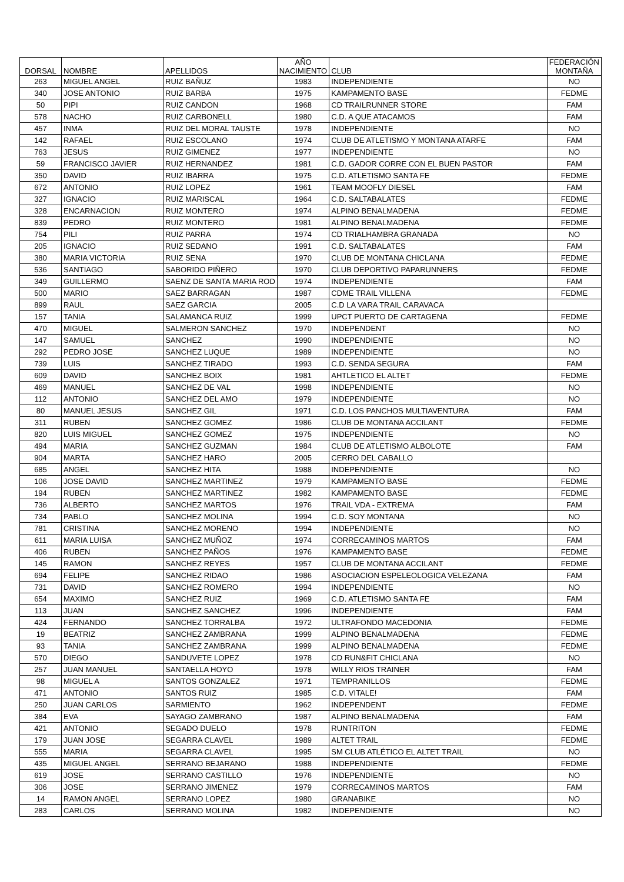| DORSAL | NOMBRE | APELLIDOS | AÑO NACIMIENTO | CLUB | FEDERACIÓN MONTAÑA |
| --- | --- | --- | --- | --- | --- |
| 263 | MIGUEL ANGEL | RUIZ BAÑUZ | 1983 | INDEPENDIENTE | NO |
| 340 | JOSE ANTONIO | RUIZ BARBA | 1975 | KAMPAMENTO BASE | FEDME |
| 50 | PIPI | RUIZ CANDON | 1968 | CD TRAILRUNNER STORE | FAM |
| 578 | NACHO | RUIZ CARBONELL | 1980 | C.D. A QUE ATACAMOS | FAM |
| 457 | INMA | RUIZ DEL MORAL TAUSTE | 1978 | INDEPENDIENTE | NO |
| 142 | RAFAEL | RUIZ ESCOLANO | 1974 | CLUB DE ATLETISMO Y MONTANA ATARFE | FAM |
| 763 | JESUS | RUIZ GIMENEZ | 1977 | INDEPENDIENTE | NO |
| 59 | FRANCISCO JAVIER | RUIZ HERNANDEZ | 1981 | C.D. GADOR CORRE CON EL BUEN PASTOR | FAM |
| 350 | DAVID | RUIZ IBARRA | 1975 | C.D. ATLETISMO SANTA FE | FEDME |
| 672 | ANTONIO | RUIZ LOPEZ | 1961 | TEAM MOOFLY DIESEL | FAM |
| 327 | IGNACIO | RUIZ MARISCAL | 1964 | C.D. SALTABALATES | FEDME |
| 328 | ENCARNACION | RUIZ MONTERO | 1974 | ALPINO BENALMADENA | FEDME |
| 839 | PEDRO | RUIZ MONTERO | 1981 | ALPINO BENALMADENA | FEDME |
| 754 | PILI | RUIZ PARRA | 1974 | CD TRIALHAMBRA GRANADA | NO |
| 205 | IGNACIO | RUIZ SEDANO | 1991 | C.D. SALTABALATES | FAM |
| 380 | MARIA VICTORIA | RUIZ SENA | 1970 | CLUB DE MONTANA CHICLANA | FEDME |
| 536 | SANTIAGO | SABORIDO PIÑERO | 1970 | CLUB DEPORTIVO PAPARUNNERS | FEDME |
| 349 | GUILLERMO | SAENZ DE SANTA MARIA ROD | 1974 | INDEPENDIENTE | FAM |
| 500 | MARIO | SAEZ BARRAGAN | 1987 | CDME TRAIL VILLENA | FEDME |
| 899 | RAUL | SAEZ GARCIA | 2005 | C.D LA VARA TRAIL CARAVACA | |
| 157 | TANIA | SALAMANCA RUIZ | 1999 | UPCT PUERTO DE CARTAGENA | FEDME |
| 470 | MIGUEL | SALMERON SANCHEZ | 1970 | INDEPENDENT | NO |
| 147 | SAMUEL | SANCHEZ | 1990 | INDEPENDIENTE | NO |
| 292 | PEDRO JOSE | SANCHEZ LUQUE | 1989 | INDEPENDIENTE | NO |
| 739 | LUIS | SANCHEZ TIRADO | 1993 | C.D. SENDA SEGURA | FAM |
| 609 | DAVID | SANCHEZ BOIX | 1981 | AHTLETICO EL ALTET | FEDME |
| 469 | MANUEL | SANCHEZ DE VAL | 1998 | INDEPENDIENTE | NO |
| 112 | ANTONIO | SANCHEZ DEL AMO | 1979 | INDEPENDIENTE | NO |
| 80 | MANUEL JESUS | SANCHEZ GIL | 1971 | C.D. LOS PANCHOS MULTIAVENTURA | FAM |
| 311 | RUBEN | SANCHEZ GOMEZ | 1986 | CLUB DE MONTANA ACCILANT | FEDME |
| 820 | LUIS MIGUEL | SANCHEZ GOMEZ | 1975 | INDEPENDIENTE | NO |
| 494 | MARIA | SANCHEZ GUZMAN | 1984 | CLUB DE ATLETISMO ALBOLOTE | FAM |
| 904 | MARTA | SANCHEZ HARO | 2005 | CERRO DEL CABALLO | |
| 685 | ANGEL | SANCHEZ HITA | 1988 | INDEPENDIENTE | NO |
| 106 | JOSE DAVID | SANCHEZ MARTINEZ | 1979 | KAMPAMENTO BASE | FEDME |
| 194 | RUBEN | SANCHEZ MARTINEZ | 1982 | KAMPAMENTO BASE | FEDME |
| 736 | ALBERTO | SANCHEZ MARTOS | 1976 | TRAIL VDA - EXTREMA | FAM |
| 734 | PABLO | SANCHEZ MOLINA | 1994 | C.D. SOY MONTANA | NO |
| 781 | CRISTINA | SANCHEZ MORENO | 1994 | INDEPENDIENTE | NO |
| 611 | MARIA LUISA | SANCHEZ MUÑOZ | 1974 | CORRECAMINOS MARTOS | FAM |
| 406 | RUBEN | SANCHEZ PAÑOS | 1976 | KAMPAMENTO BASE | FEDME |
| 145 | RAMON | SANCHEZ REYES | 1957 | CLUB DE MONTANA ACCILANT | FEDME |
| 694 | FELIPE | SANCHEZ RIDAO | 1986 | ASOCIACION ESPELEOLOGICA VELEZANA | FAM |
| 731 | DAVID | SANCHEZ ROMERO | 1994 | INDEPENDIENTE | NO |
| 654 | MAXIMO | SANCHEZ RUIZ | 1969 | C.D. ATLETISMO SANTA FE | FAM |
| 113 | JUAN | SANCHEZ SANCHEZ | 1996 | INDEPENDIENTE | FAM |
| 424 | FERNANDO | SANCHEZ TORRALBA | 1972 | ULTRAFONDO MACEDONIA | FEDME |
| 19 | BEATRIZ | SANCHEZ ZAMBRANA | 1999 | ALPINO BENALMADENA | FEDME |
| 93 | TANIA | SANCHEZ ZAMBRANA | 1999 | ALPINO BENALMADENA | FEDME |
| 570 | DIEGO | SANDUVETE LOPEZ | 1978 | CD RUN&FIT CHICLANA | NO |
| 257 | JUAN MANUEL | SANTAELLA HOYO | 1978 | WILLY RIOS TRAINER | FAM |
| 98 | MIGUEL A | SANTOS GONZALEZ | 1971 | TEMPRANILLOS | FEDME |
| 471 | ANTONIO | SANTOS RUIZ | 1985 | C.D. VITALE! | FAM |
| 250 | JUAN CARLOS | SARMIENTO | 1962 | INDEPENDENT | FEDME |
| 384 | EVA | SAYAGO ZAMBRANO | 1987 | ALPINO BENALMADENA | FAM |
| 421 | ANTONIO | SEGADO DUELO | 1978 | RUNTRITON | FEDME |
| 179 | JUAN JOSE | SEGARRA CLAVEL | 1989 | ALTET TRAIL | FEDME |
| 555 | MARIA | SEGARRA CLAVEL | 1995 | SM CLUB ATLÉTICO EL ALTET TRAIL | NO |
| 435 | MIGUEL ANGEL | SERRANO BEJARANO | 1988 | INDEPENDIENTE | FEDME |
| 619 | JOSE | SERRANO CASTILLO | 1976 | INDEPENDIENTE | NO |
| 306 | JOSE | SERRANO JIMENEZ | 1979 | CORRECAMINOS MARTOS | FAM |
| 14 | RAMON ANGEL | SERRANO LOPEZ | 1980 | GRANABIKE | NO |
| 283 | CARLOS | SERRANO MOLINA | 1982 | INDEPENDIENTE | NO |